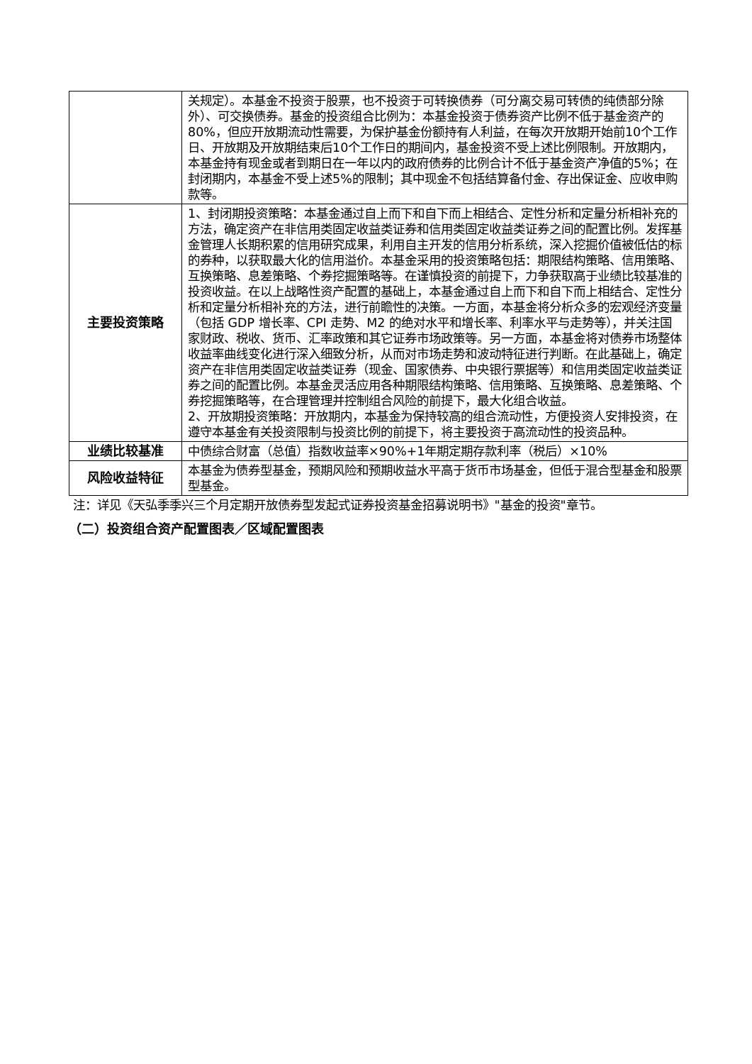| | 关规定）。本基金不投资于股票，也不投资于可转换债券（可分离交易可转债的纯债部分除外）、可交换债券。基金的投资组合比例为：本基金投资于债券资产比例不低于基金资产的80%，但应开放期流动性需要，为保护基金份额持有人利益，在每次开放期开始前10个工作日、开放期及开放期结束后10个工作日的期间内，基金投资不受上述比例限制。开放期内，本基金持有现金或者到期日在一年以内的政府债券的比例合计不低于基金资产净值的5%；在封闭期内，本基金不受上述5%的限制；其中现金不包括结算备付金、存出保证金、应收申购款等。 |
| 主要投资策略 | 1、封闭期投资策略：本基金通过自上而下和自下而上相结合、定性分析和定量分析相补充的方法，确定资产在非信用类固定收益类证券和信用类固定收益类证券之间的配置比例。发挥基金管理人长期积累的信用研究成果，利用自主开发的信用分析系统，深入挖掘价值被低估的标的券种，以获取最大化的信用溢价。本基金采用的投资策略包括：期限结构策略、信用策略、互换策略、息差策略、个券挖掘策略等。在谨慎投资的前提下，力争获取高于业绩比较基准的投资收益。在以上战略性资产配置的基础上，本基金通过自上而下和自下而上相结合、定性分析和定量分析相补充的方法，进行前瞻性的决策。一方面，本基金将分析众多的宏观经济变量（包括 GDP 增长率、CPI 走势、M2 的绝对水平和增长率、利率水平与走势等），并关注国家财政、税收、货币、汇率政策和其它证券市场政策等。另一方面，本基金将对债券市场整体收益率曲线变化进行深入细致分析，从而对市场走势和波动特征进行判断。在此基础上，确定资产在非信用类固定收益类证券（现金、国家债券、中央银行票据等）和信用类固定收益类证券之间的配置比例。本基金灵活应用各种期限结构策略、信用策略、互换策略、息差策略、个券挖掘策略等，在合理管理并控制组合风险的前提下，最大化组合收益。 2、开放期投资策略：开放期内，本基金为保持较高的组合流动性，方便投资人安排投资，在遵守本基金有关投资限制与投资比例的前提下，将主要投资于高流动性的投资品种。 |
| 业绩比较基准 | 中债综合财富（总值）指数收益率×90%+1年期定期存款利率（税后）×10% |
| 风险收益特征 | 本基金为债券型基金，预期风险和预期收益水平高于货币市场基金，但低于混合型基金和股票型基金。 |
注：详见《天弘季季兴三个月定期开放债券型发起式证券投资基金招募说明书》"基金的投资"章节。
（二）投资组合资产配置图表／区域配置图表